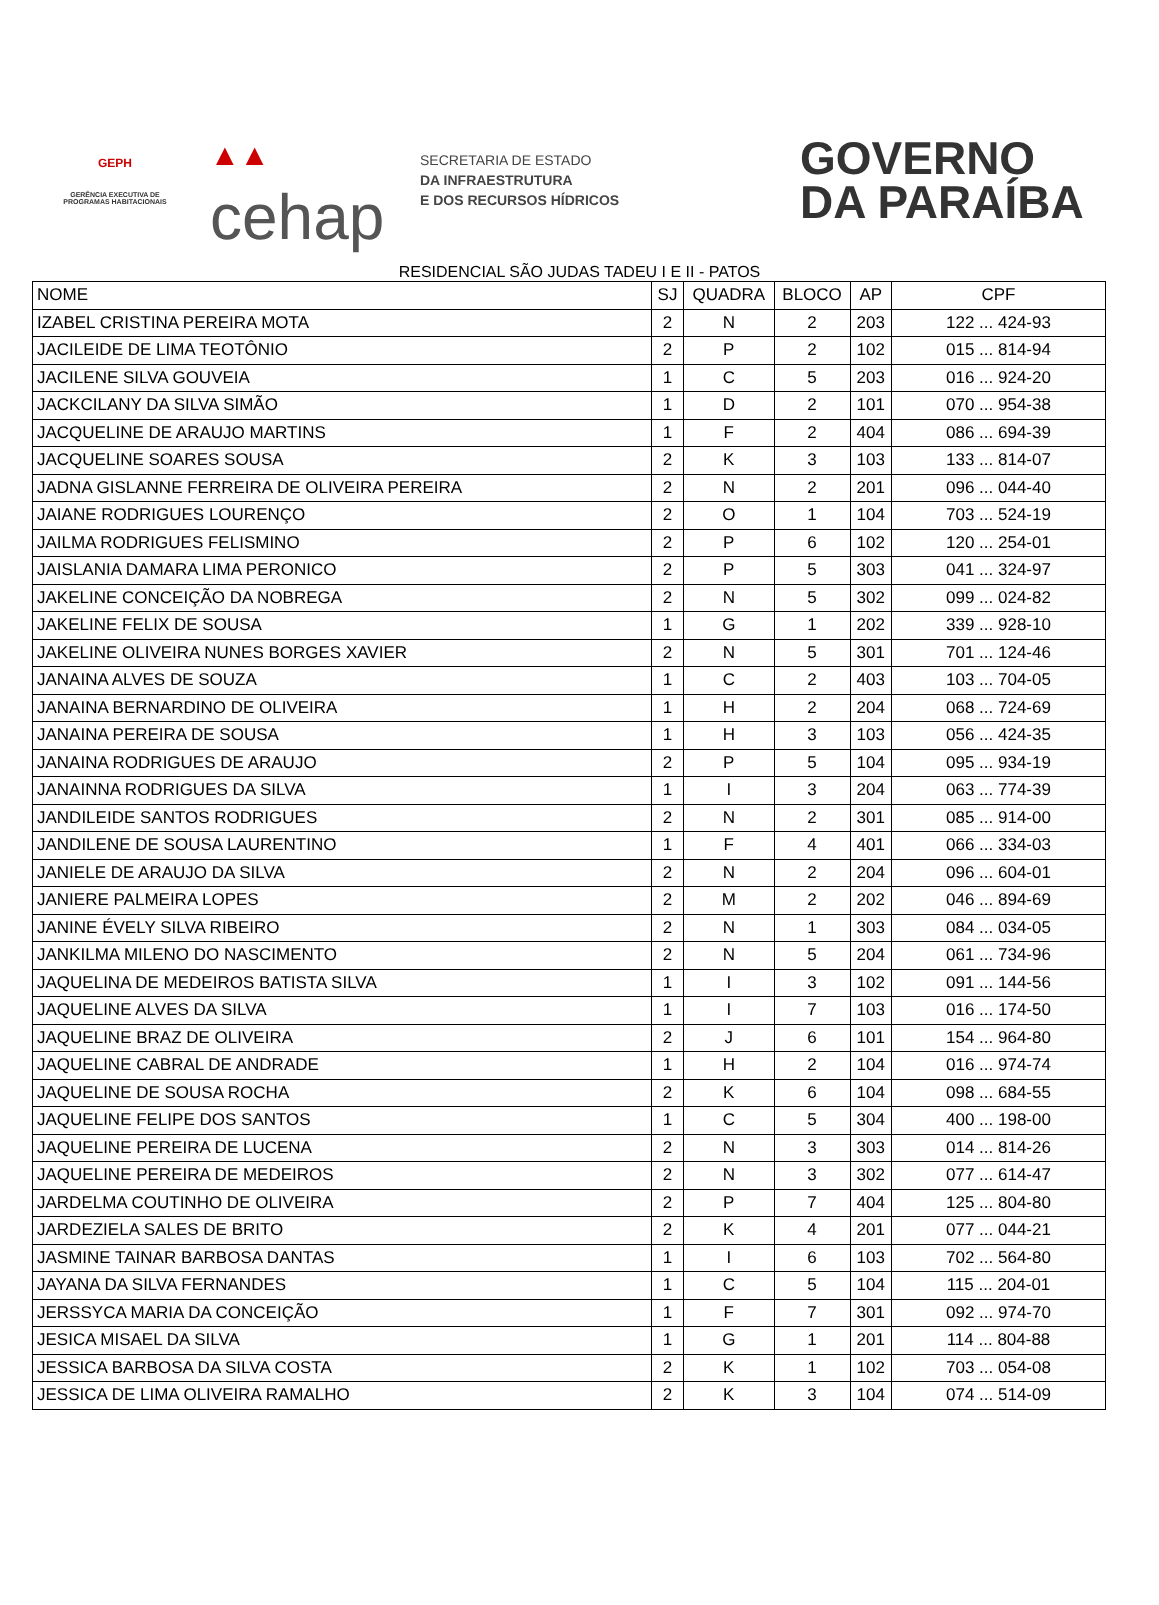GEPH
GERÊNCIA EXECUTIVA DE PROGRAMAS HABITACIONAIS
▲▲
cehap
SECRETARIA DE ESTADO
DA INFRAESTRUTURA
E DOS RECURSOS HÍDRICOS
GOVERNO
DA PARAÍBA
RESIDENCIAL SÃO JUDAS TADEU I E II - PATOS
| NOME | SJ | QUADRA | BLOCO | AP | CPF |
| --- | --- | --- | --- | --- | --- |
| IZABEL CRISTINA PEREIRA MOTA | 2 | N | 2 | 203 | 122 ... 424-93 |
| JACILEIDE DE LIMA TEOTÔNIO | 2 | P | 2 | 102 | 015 ... 814-94 |
| JACILENE SILVA GOUVEIA | 1 | C | 5 | 203 | 016 ... 924-20 |
| JACKCILANY DA SILVA SIMÃO | 1 | D | 2 | 101 | 070 ... 954-38 |
| JACQUELINE DE ARAUJO MARTINS | 1 | F | 2 | 404 | 086 ... 694-39 |
| JACQUELINE SOARES SOUSA | 2 | K | 3 | 103 | 133 ... 814-07 |
| JADNA GISLANNE FERREIRA DE OLIVEIRA PEREIRA | 2 | N | 2 | 201 | 096 ... 044-40 |
| JAIANE RODRIGUES LOURENÇO | 2 | O | 1 | 104 | 703 ... 524-19 |
| JAILMA RODRIGUES FELISMINO | 2 | P | 6 | 102 | 120 ... 254-01 |
| JAISLANIA DAMARA LIMA PERONICO | 2 | P | 5 | 303 | 041 ... 324-97 |
| JAKELINE CONCEIÇÃO DA NOBREGA | 2 | N | 5 | 302 | 099 ... 024-82 |
| JAKELINE FELIX DE SOUSA | 1 | G | 1 | 202 | 339 ... 928-10 |
| JAKELINE OLIVEIRA NUNES BORGES XAVIER | 2 | N | 5 | 301 | 701 ... 124-46 |
| JANAINA ALVES DE SOUZA | 1 | C | 2 | 403 | 103 ... 704-05 |
| JANAINA BERNARDINO DE OLIVEIRA | 1 | H | 2 | 204 | 068 ... 724-69 |
| JANAINA PEREIRA DE SOUSA | 1 | H | 3 | 103 | 056 ... 424-35 |
| JANAINA RODRIGUES DE ARAUJO | 2 | P | 5 | 104 | 095 ... 934-19 |
| JANAINNA RODRIGUES DA SILVA | 1 | I | 3 | 204 | 063 ... 774-39 |
| JANDILEIDE SANTOS RODRIGUES | 2 | N | 2 | 301 | 085 ... 914-00 |
| JANDILENE DE SOUSA LAURENTINO | 1 | F | 4 | 401 | 066 ... 334-03 |
| JANIELE DE ARAUJO DA SILVA | 2 | N | 2 | 204 | 096 ... 604-01 |
| JANIERE PALMEIRA LOPES | 2 | M | 2 | 202 | 046 ... 894-69 |
| JANINE ÉVELY SILVA RIBEIRO | 2 | N | 1 | 303 | 084 ... 034-05 |
| JANKILMA MILENO DO NASCIMENTO | 2 | N | 5 | 204 | 061 ... 734-96 |
| JAQUELINA DE MEDEIROS BATISTA SILVA | 1 | I | 3 | 102 | 091 ... 144-56 |
| JAQUELINE ALVES DA SILVA | 1 | I | 7 | 103 | 016 ... 174-50 |
| JAQUELINE BRAZ DE OLIVEIRA | 2 | J | 6 | 101 | 154 ... 964-80 |
| JAQUELINE CABRAL DE ANDRADE | 1 | H | 2 | 104 | 016 ... 974-74 |
| JAQUELINE DE SOUSA ROCHA | 2 | K | 6 | 104 | 098 ... 684-55 |
| JAQUELINE FELIPE DOS SANTOS | 1 | C | 5 | 304 | 400 ... 198-00 |
| JAQUELINE PEREIRA DE LUCENA | 2 | N | 3 | 303 | 014 ... 814-26 |
| JAQUELINE PEREIRA DE MEDEIROS | 2 | N | 3 | 302 | 077 ... 614-47 |
| JARDELMA COUTINHO DE OLIVEIRA | 2 | P | 7 | 404 | 125 ... 804-80 |
| JARDEZIELA SALES DE BRITO | 2 | K | 4 | 201 | 077 ... 044-21 |
| JASMINE TAINAR BARBOSA DANTAS | 1 | I | 6 | 103 | 702 ... 564-80 |
| JAYANA DA SILVA FERNANDES | 1 | C | 5 | 104 | 115 ... 204-01 |
| JERSSYCA MARIA DA CONCEIÇÃO | 1 | F | 7 | 301 | 092 ... 974-70 |
| JESICA MISAEL DA SILVA | 1 | G | 1 | 201 | 114 ... 804-88 |
| JESSICA BARBOSA DA SILVA COSTA | 2 | K | 1 | 102 | 703 ... 054-08 |
| JESSICA DE LIMA OLIVEIRA RAMALHO | 2 | K | 3 | 104 | 074 ... 514-09 |